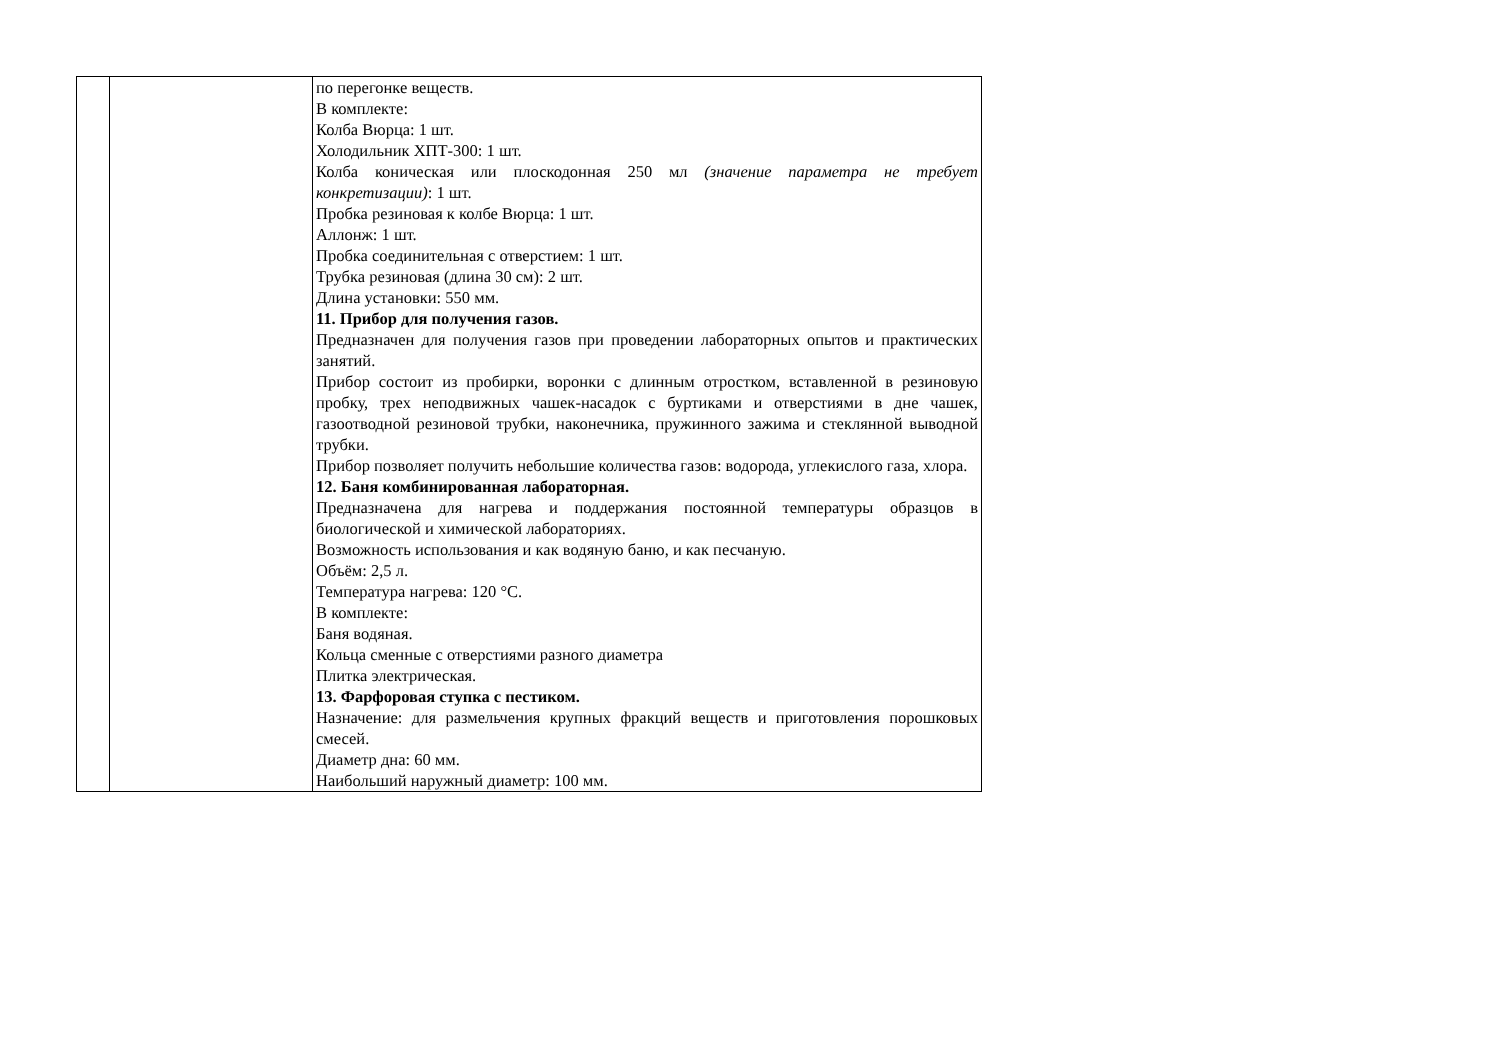| | | по перегонке веществ. В комплекте: Колба Вюрца: 1 шт. Холодильник ХПТ-300: 1 шт. Колба коническая или плоскодонная 250 мл (значение параметра не требует конкретизации) : 1 шт. Пробка резиновая к колбе Вюрца: 1 шт. Аллонж: 1 шт. Пробка соединительная с отверстием: 1 шт. Трубка резиновая (длина 30 см): 2 шт. Длина установки: 550 мм. 11. Прибор для получения газов. Предназначен для получения газов при проведении лабораторных опытов и практических занятий. Прибор состоит из пробирки, воронки с длинным отростком, вставленной в резиновую пробку, трех неподвижных чашек-насадок с буртиками и отверстиями в дне чашек, газоотводной резиновой трубки, наконечника, пружинного зажима и стеклянной выводной трубки. Прибор позволяет получить небольшие количества газов: водорода, углекислого газа, хлора. 12. Баня комбинированная лабораторная. Предназначена для нагрева и поддержания постоянной температуры образцов в биологической и химической лабораториях. Возможность использования и как водяную баню, и как песчаную. Объём: 2,5 л. Температура нагрева: 120 °С. В комплекте: Баня водяная. Кольца сменные с отверстиями разного диаметра Плитка электрическая. 13. Фарфоровая ступка с пестиком. Назначение: для размельчения крупных фракций веществ и приготовления порошковых смесей. Диаметр дна: 60 мм. Наибольший наружный диаметр: 100 мм. |